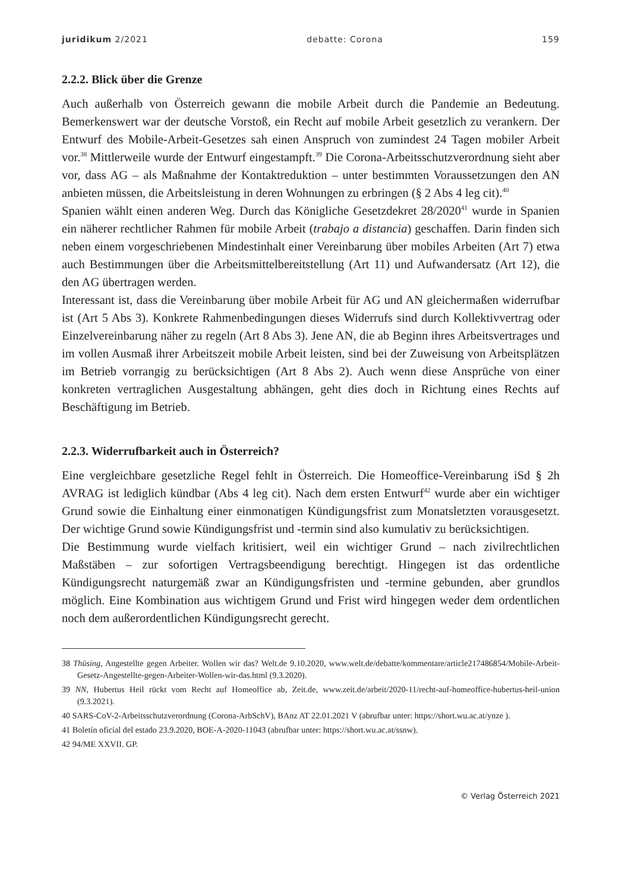juridikum 2/2021 debatte: Corona 159
2.2.2. Blick über die Grenze
Auch außerhalb von Österreich gewann die mobile Arbeit durch die Pandemie an Bedeutung. Bemerkenswert war der deutsche Vorstoß, ein Recht auf mobile Arbeit gesetzlich zu verankern. Der Entwurf des Mobile-Arbeit-Gesetzes sah einen Anspruch von zumindest 24 Tagen mobiler Arbeit vor.<sup>38</sup> Mittlerweile wurde der Entwurf eingestampft.<sup>39</sup> Die Corona-Arbeitsschutzverordnung sieht aber vor, dass AG – als Maßnahme der Kontaktreduktion – unter bestimmten Voraussetzungen den AN anbieten müssen, die Arbeitsleistung in deren Wohnungen zu erbringen (§ 2 Abs 4 leg cit).<sup>40</sup>
Spanien wählt einen anderen Weg. Durch das Königliche Gesetzdekret 28/2020<sup>41</sup> wurde in Spanien ein näherer rechtlicher Rahmen für mobile Arbeit (trabajo a distancia) geschaffen. Darin finden sich neben einem vorgeschriebenen Mindestinhalt einer Vereinbarung über mobiles Arbeiten (Art 7) etwa auch Bestimmungen über die Arbeitsmittelbereitstellung (Art 11) und Aufwandersatz (Art 12), die den AG übertragen werden.
Interessant ist, dass die Vereinbarung über mobile Arbeit für AG und AN gleichermaßen widerrufbar ist (Art 5 Abs 3). Konkrete Rahmenbedingungen dieses Widerrufs sind durch Kollektivvertrag oder Einzelvereinbarung näher zu regeln (Art 8 Abs 3). Jene AN, die ab Beginn ihres Arbeitsvertrages und im vollen Ausmaß ihrer Arbeitszeit mobile Arbeit leisten, sind bei der Zuweisung von Arbeitsplätzen im Betrieb vorrangig zu berücksichtigen (Art 8 Abs 2). Auch wenn diese Ansprüche von einer konkreten vertraglichen Ausgestaltung abhängen, geht dies doch in Richtung eines Rechts auf Beschäftigung im Betrieb.
2.2.3. Widerrufbarkeit auch in Österreich?
Eine vergleichbare gesetzliche Regel fehlt in Österreich. Die Homeoffice-Vereinbarung iSd § 2h AVRAG ist lediglich kündbar (Abs 4 leg cit). Nach dem ersten Entwurf<sup>42</sup> wurde aber ein wichtiger Grund sowie die Einhaltung einer einmonatigen Kündigungsfrist zum Monatsletzten vorausgesetzt. Der wichtige Grund sowie Kündigungsfrist und -termin sind also kumulativ zu berücksichtigen.
Die Bestimmung wurde vielfach kritisiert, weil ein wichtiger Grund – nach zivilrechtlichen Maßstäben – zur sofortigen Vertragsbeendigung berechtigt. Hingegen ist das ordentliche Kündigungsrecht naturgemäß zwar an Kündigungsfristen und -termine gebunden, aber grundlos möglich. Eine Kombination aus wichtigem Grund und Frist wird hingegen weder dem ordentlichen noch dem außerordentlichen Kündigungsrecht gerecht.
38 Thüsing, Angestellte gegen Arbeiter. Wollen wir das? Welt.de 9.10.2020, www.welt.de/debatte/kommentare/article217486854/Mobile-Arbeit-Gesetz-Angestellte-gegen-Arbeiter-Wollen-wir-das.html (9.3.2020).
39 NN, Hubertus Heil rückt vom Recht auf Homeoffice ab, Zeit.de, www.zeit.de/arbeit/2020-11/recht-auf-homeoffice-hubertus-heil-union (9.3.2021).
40 SARS-CoV-2-Arbeitsschutzverordnung (Corona-ArbSchV), BAnz AT 22.01.2021 V (abrufbar unter: https://short.wu.ac.at/ynze ).
41 Boletín oficial del estado 23.9.2020, BOE-A-2020-11043 (abrufbar unter: https://short.wu.ac.at/ssnw).
42 94/ME XXVII. GP.
© Verlag Österreich 2021